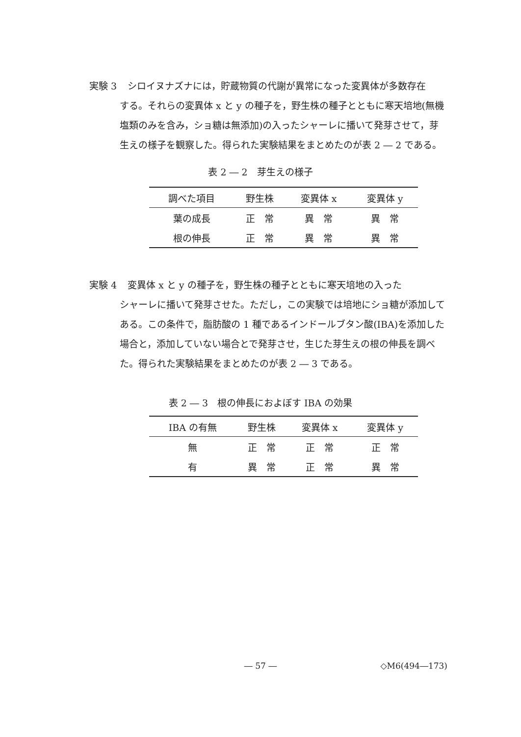実験 3 シロイヌナズナには，貯蔵物質の代謝が異常になった変異体が多数存在
する。それらの変異体 x と y の種子を，野生株の種子とともに寒天培地(無機塩類のみを含み，ショ糖は無添加)の入ったシャーレに播いて発芽させて，芽生えの様子を観察した。得られた実験結果をまとめたのが表 2 ― 2 である。
表 2 ― 2　芽生えの様子
| 調べた項目 | 野生株 | 変異体 x | 変異体 y |
| --- | --- | --- | --- |
| 葉の成長 | 正 常 | 異 常 | 異 常 |
| 根の伸長 | 正 常 | 異 常 | 異 常 |
実験 4 変異体 x と y の種子を，野生株の種子とともに寒天培地の入った
シャーレに播いて発芽させた。ただし，この実験では培地にショ糖が添加してある。この条件で，脂肪酸の 1 種であるインドールブタン酸(IBA)を添加した場合と，添加していない場合とで発芽させ，生じた芽生えの根の伸長を調べた。得られた実験結果をまとめたのが表 2 ― 3 である。
表 2 ― 3　根の伸長におよぼす IBA の効果
| IBA の有無 | 野生株 | 変異体 x | 変異体 y |
| --- | --- | --- | --- |
| 無 | 正 常 | 正 常 | 正 常 |
| 有 | 異 常 | 正 常 | 異 常 |
― 57 ― ◇M6(494―173)